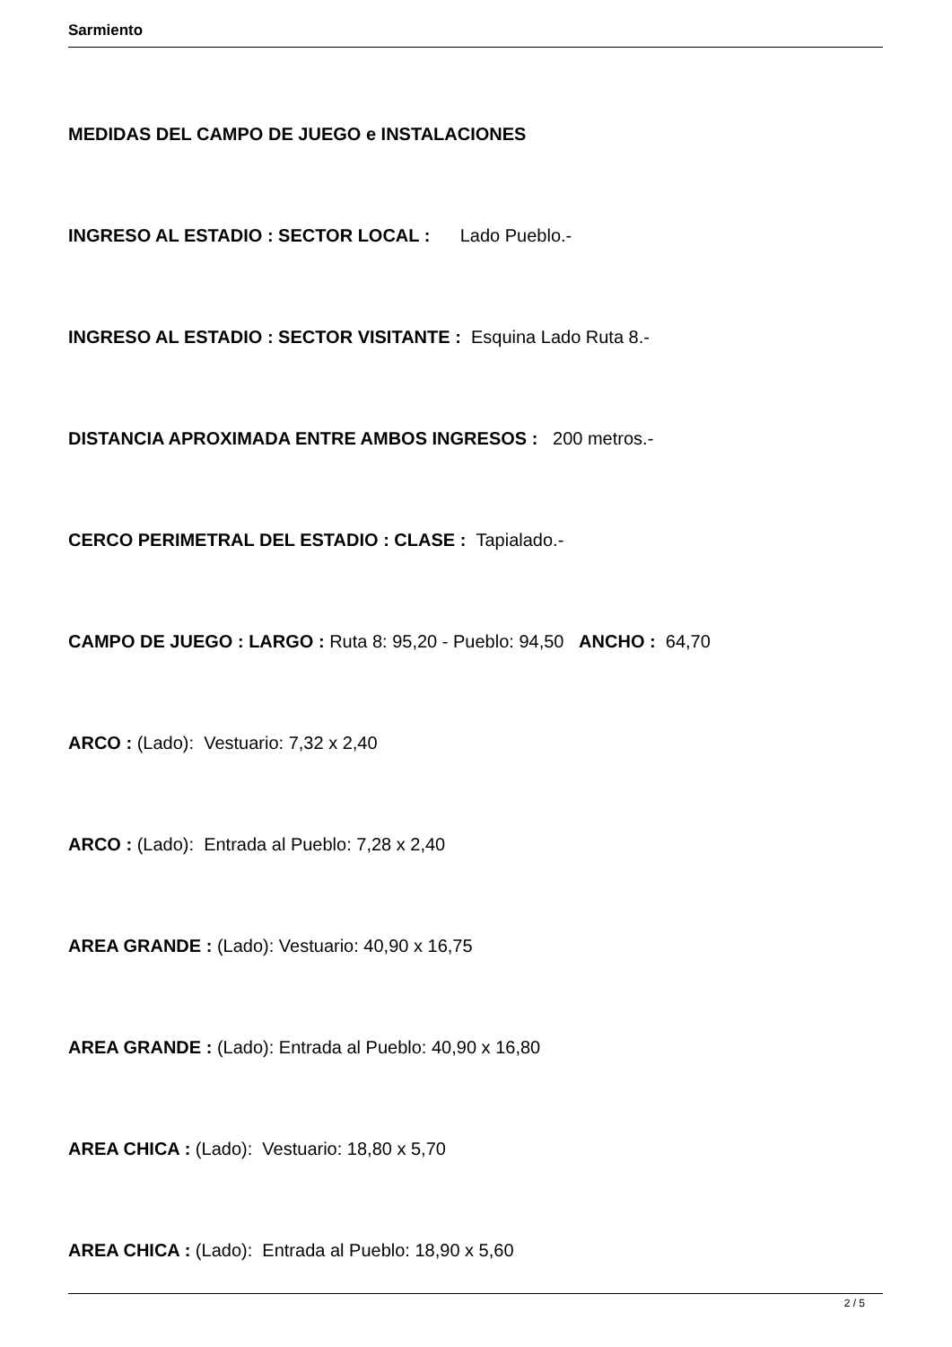Sarmiento
MEDIDAS DEL CAMPO DE JUEGO e INSTALACIONES
INGRESO AL ESTADIO : SECTOR LOCAL : Lado Pueblo.-
INGRESO AL ESTADIO : SECTOR VISITANTE : Esquina Lado Ruta 8.-
DISTANCIA APROXIMADA ENTRE AMBOS INGRESOS : 200 metros.-
CERCO PERIMETRAL DEL ESTADIO : CLASE : Tapialado.-
CAMPO DE JUEGO : LARGO : Ruta 8: 95,20 - Pueblo: 94,50 ANCHO : 64,70
ARCO : (Lado): Vestuario: 7,32 x 2,40
ARCO : (Lado): Entrada al Pueblo: 7,28 x 2,40
AREA GRANDE : (Lado): Vestuario: 40,90 x 16,75
AREA GRANDE : (Lado): Entrada al Pueblo: 40,90 x 16,80
AREA CHICA : (Lado): Vestuario: 18,80 x 5,70
AREA CHICA : (Lado): Entrada al Pueblo: 18,90 x 5,60
2 / 5